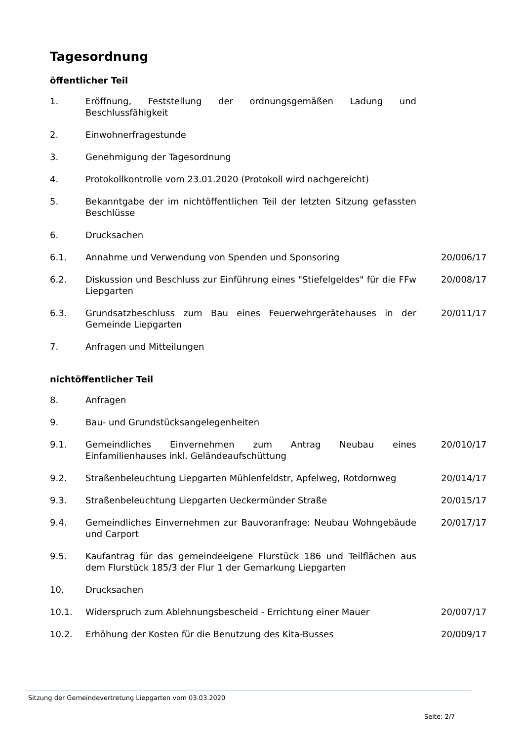Tagesordnung
öffentlicher Teil
| 1. | Eröffnung, Feststellung der ordnungsgemäßen Ladung und Beschlussfähigkeit | |
| 2. | Einwohnerfragestunde | |
| 3. | Genehmigung der Tagesordnung | |
| 4. | Protokollkontrolle vom 23.01.2020 (Protokoll wird nachgereicht) | |
| 5. | Bekanntgabe der im nichtöffentlichen Teil der letzten Sitzung gefassten Beschlüsse | |
| 6. | Drucksachen | |
| 6.1. | Annahme und Verwendung von Spenden und Sponsoring | 20/006/17 |
| 6.2. | Diskussion und Beschluss zur Einführung eines "Stiefelgeldes" für die FFw Liepgarten | 20/008/17 |
| 6.3. | Grundsatzbeschluss zum Bau eines Feuerwehrgerätehauses in der Gemeinde Liepgarten | 20/011/17 |
| 7. | Anfragen und Mitteilungen | |
nichtöffentlicher Teil
| 8. | Anfragen | |
| 9. | Bau- und Grundstücksangelegenheiten | |
| 9.1. | Gemeindliches Einvernehmen zum Antrag Neubau eines Einfamilienhauses inkl. Geländeaufschüttung | 20/010/17 |
| 9.2. | Straßenbeleuchtung Liepgarten Mühlenfeldstr, Apfelweg, Rotdornweg | 20/014/17 |
| 9.3. | Straßenbeleuchtung Liepgarten Ueckermünder Straße | 20/015/17 |
| 9.4. | Gemeindliches Einvernehmen zur Bauvoranfrage: Neubau Wohngebäude und Carport | 20/017/17 |
| 9.5. | Kaufantrag für das gemeindeeigene Flurstück 186 und Teilflächen aus dem Flurstück 185/3 der Flur 1 der Gemarkung Liepgarten | |
| 10. | Drucksachen | |
| 10.1. | Widerspruch zum Ablehnungsbescheid - Errichtung einer Mauer | 20/007/17 |
| 10.2. | Erhöhung der Kosten für die Benutzung des Kita-Busses | 20/009/17 |
Sitzung der Gemeindevertretung Liepgarten vom 03.03.2020
Seite: 2/7